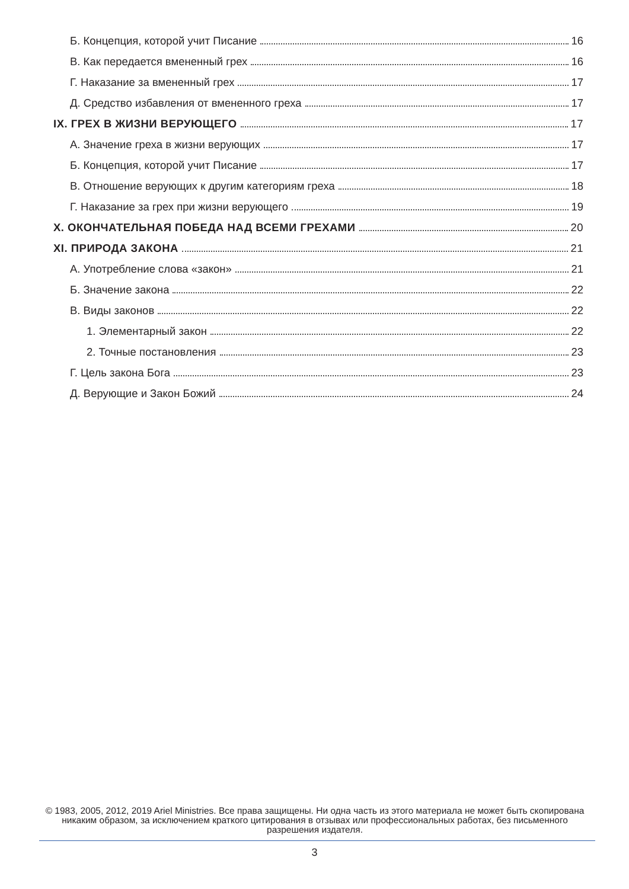Б. Концепция, которой учит Писание 16
В. Как передается вмененный грех 16
Г. Наказание за вмененный грех 17
Д. Средство избавления от вмененного греха 17
IX. ГРЕХ В ЖИЗНИ ВЕРУЮЩЕГО 17
А. Значение греха в жизни верующих 17
Б. Концепция, которой учит Писание 17
В. Отношение верующих к другим категориям греха 18
Г. Наказание за грех при жизни верующего 19
X. ОКОНЧАТЕЛЬНАЯ ПОБЕДА НАД ВСЕМИ ГРЕХАМИ 20
XI. ПРИРОДА ЗАКОНА 21
А. Употребление слова «закон» 21
Б. Значение закона 22
В. Виды законов 22
1. Элементарный закон 22
2. Точные постановления 23
Г. Цель закона Бога 23
Д. Верующие и Закон Божий 24
© 1983, 2005, 2012, 2019 Ariel Ministries. Все права защищены. Ни одна часть из этого материала не может быть скопирована никаким образом, за исключением краткого цитирования в отзывах или профессиональных работах, без письменного разрешения издателя.
3